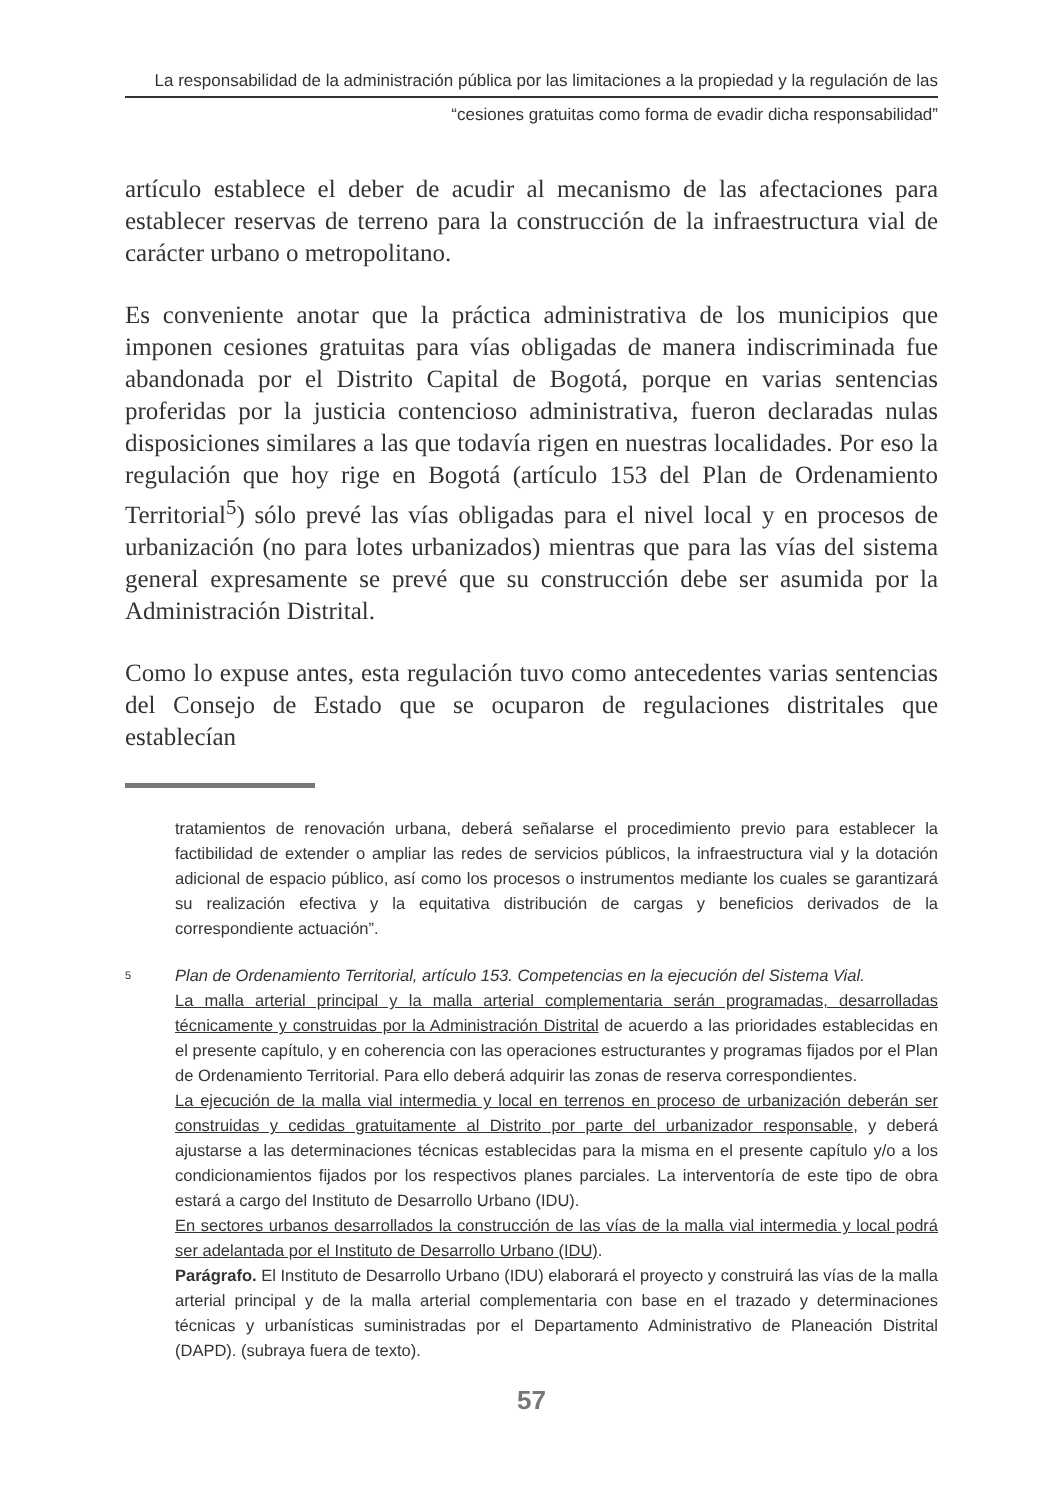La responsabilidad de la administración pública por las limitaciones a la propiedad y la regulación de las
“cesiones gratuitas como forma de evadir dicha responsabilidad”
artículo establece el deber de acudir al mecanismo de las afectaciones para establecer reservas de terreno para la construcción de la infraestructura vial de carácter urbano o metropolitano.
Es conveniente anotar que la práctica administrativa de los municipios que imponen cesiones gratuitas para vías obligadas de manera indiscriminada fue abandonada por el Distrito Capital de Bogotá, porque en varias sentencias proferidas por la justicia contencioso administrativa, fueron declaradas nulas disposiciones similares a las que todavía rigen en nuestras localidades. Por eso la regulación que hoy rige en Bogotá (artículo 153 del Plan de Ordenamiento Territorial<sup>5</sup>) sólo prevé las vías obligadas para el nivel local y en procesos de urbanización (no para lotes urbanizados) mientras que para las vías del sistema general expresamente se prevé que su construcción debe ser asumida por la Administración Distrital.
Como lo expuse antes, esta regulación tuvo como antecedentes varias sentencias del Consejo de Estado que se ocuparon de regulaciones distritales que establecían
tratamientos de renovación urbana, deberá señalarse el procedimiento previo para establecer la factibilidad de extender o ampliar las redes de servicios públicos, la infraestructura vial y la dotación adicional de espacio público, así como los procesos o instrumentos mediante los cuales se garantizará su realización efectiva y la equitativa distribución de cargas y beneficios derivados de la correspondiente actuación”.
5
Plan de Ordenamiento Territorial, artículo 153. Competencias en la ejecución del Sistema Vial.
La malla arterial principal y la malla arterial complementaria serán programadas, desarrolladas técnicamente y construidas por la Administración Distrital de acuerdo a las prioridades establecidas en el presente capítulo, y en coherencia con las operaciones estructurantes y programas fijados por el Plan de Ordenamiento Territorial. Para ello deberá adquirir las zonas de reserva correspondientes.
La ejecución de la malla vial intermedia y local en terrenos en proceso de urbanización deberán ser construidas y cedidas gratuitamente al Distrito por parte del urbanizador responsable, y deberá ajustarse a las determinaciones técnicas establecidas para la misma en el presente capítulo y/o a los condicionamientos fijados por los respectivos planes parciales. La interventoría de este tipo de obra estará a cargo del Instituto de Desarrollo Urbano (IDU).
En sectores urbanos desarrollados la construcción de las vías de la malla vial intermedia y local podrá ser adelantada por el Instituto de Desarrollo Urbano (IDU).
Parágrafo. El Instituto de Desarrollo Urbano (IDU) elaborará el proyecto y construirá las vías de la malla arterial principal y de la malla arterial complementaria con base en el trazado y determinaciones técnicas y urbanísticas suministradas por el Departamento Administrativo de Planeación Distrital (DAPD). (subraya fuera de texto).
57